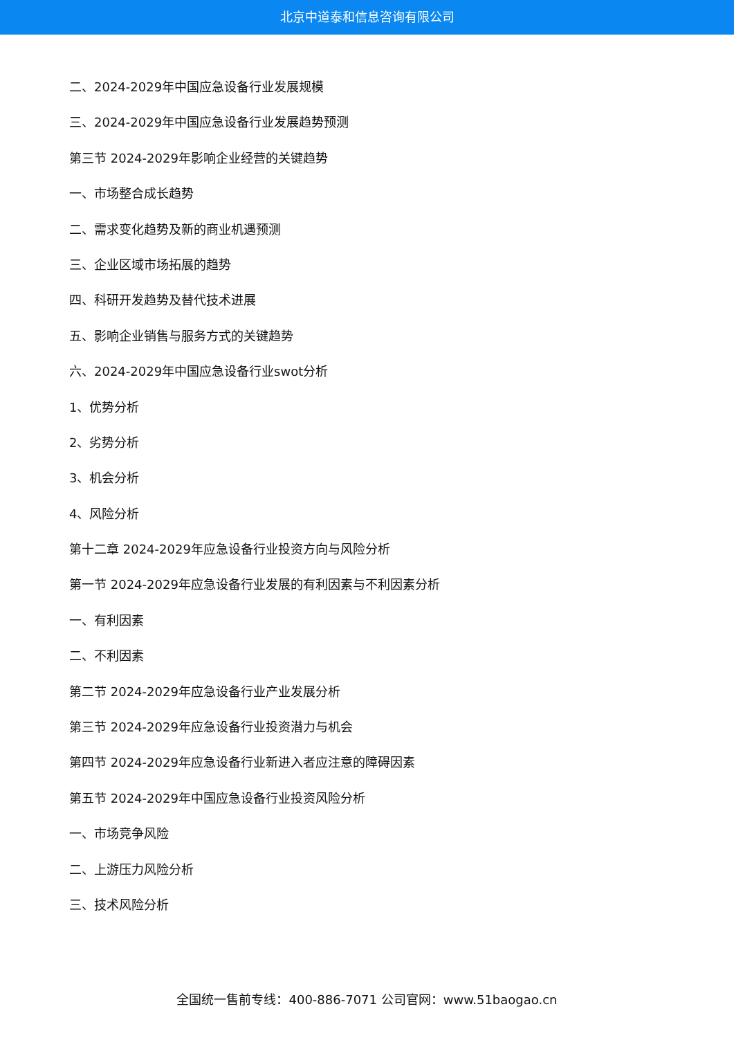北京中道泰和信息咨询有限公司
二、2024-2029年中国应急设备行业发展规模
三、2024-2029年中国应急设备行业发展趋势预测
第三节 2024-2029年影响企业经营的关键趋势
一、市场整合成长趋势
二、需求变化趋势及新的商业机遇预测
三、企业区域市场拓展的趋势
四、科研开发趋势及替代技术进展
五、影响企业销售与服务方式的关键趋势
六、2024-2029年中国应急设备行业swot分析
1、优势分析
2、劣势分析
3、机会分析
4、风险分析
第十二章 2024-2029年应急设备行业投资方向与风险分析
第一节 2024-2029年应急设备行业发展的有利因素与不利因素分析
一、有利因素
二、不利因素
第二节 2024-2029年应急设备行业产业发展分析
第三节 2024-2029年应急设备行业投资潜力与机会
第四节 2024-2029年应急设备行业新进入者应注意的障碍因素
第五节 2024-2029年中国应急设备行业投资风险分析
一、市场竞争风险
二、上游压力风险分析
三、技术风险分析
全国统一售前专线：400-886-7071 公司官网：www.51baogao.cn